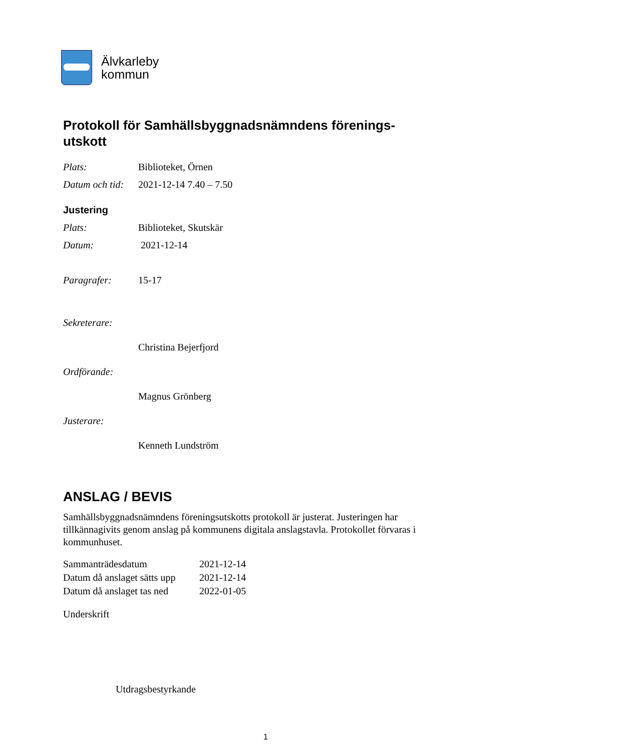Älvkarleby
kommun
Protokoll för Samhällsbyggnadsnämndens förenings-
utskott
Plats: Biblioteket, Örnen
Datum och tid: 2021-12-14 7.40 – 7.50
Justering
Plats: Biblioteket, Skutskär
Datum: 2021-12-14
Paragrafer: 15-17
Sekreterare:
Christina Bejerfjord
Ordförande:
Magnus Grönberg
Justerare:
Kenneth Lundström
ANSLAG / BEVIS
Samhällsbyggnadsnämndens föreningsutskotts protokoll är justerat. Justeringen har tillkännagivits genom anslag på kommunens digitala anslagstavla. Protokollet förvaras i kommunhuset.
| Sammanträdesdatum | 2021-12-14 |
| Datum då anslaget sätts upp | 2021-12-14 |
| Datum då anslaget tas ned | 2022-01-05 |
Underskrift
Utdragsbestyrkande
1